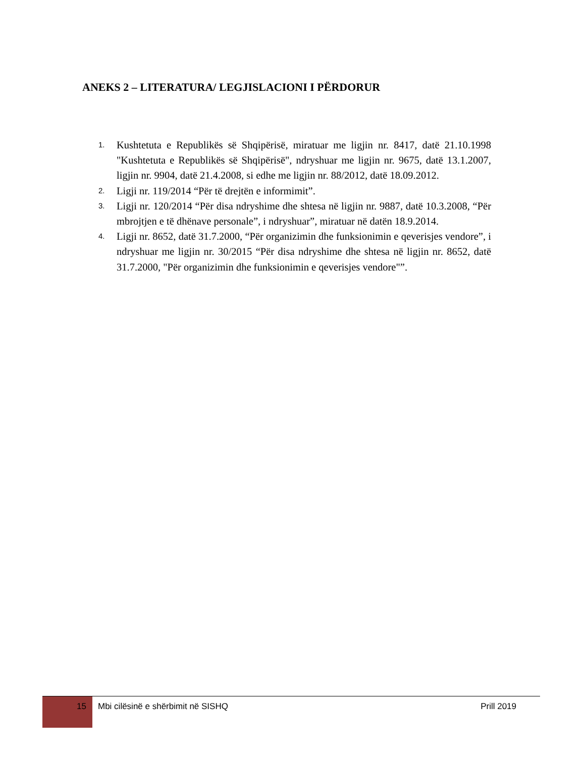ANEKS 2 – LITERATURA/ LEGJISLACIONI I PËRDORUR
1. Kushtetuta e Republikës së Shqipërisë, miratuar me ligjin nr. 8417, datë 21.10.1998 "Kushtetuta e Republikës së Shqipërisë", ndryshuar me ligjin nr. 9675, datë 13.1.2007, ligjin nr. 9904, datë 21.4.2008, si edhe me ligjin nr. 88/2012, datë 18.09.2012.
2. Ligji nr. 119/2014 “Për të drejtën e informimit”.
3. Ligji nr. 120/2014 “Për disa ndryshime dhe shtesa në ligjin nr. 9887, datë 10.3.2008, “Për mbrojtjen e të dhënave personale”, i ndryshuar”, miratuar në datën 18.9.2014.
4. Ligji nr. 8652, datë 31.7.2000, “Për organizimin dhe funksionimin e qeverisjes vendore”, i ndryshuar me ligjin nr. 30/2015 “Për disa ndryshime dhe shtesa në ligjin nr. 8652, datë 31.7.2000, "Për organizimin dhe funksionimin e qeverisjes vendore"”.
15
Mbi cilësinë e shërbimit në SISHQ
Prill 2019